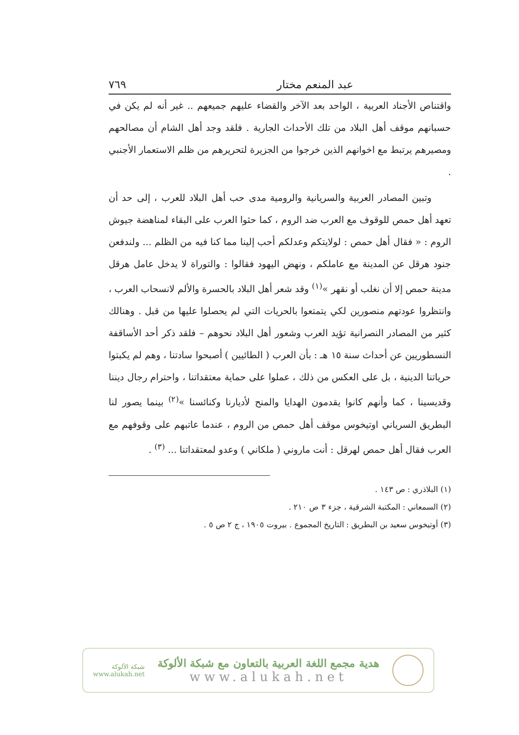عبد المنعم مختار ٧٦٩
واقتناص الأجناد العربية ، الواحد بعد الآخر والقضاء عليهم جميعهم .. غير أنه لم يكن في حسبانهم موقف أهل البلاد من تلك الأحداث الجارية . فلقد وجد أهل الشام أن مصالحهم ومصيرهم يرتبط مع اخوانهم الذين خرجوا من الجزيرة لتحريرهم من ظلم الاستعمار الأجنبي .
وتبين المصادر العربية والسريانية والرومية مدى حب أهل البلاد للعرب ، إلى حد أن تعهد أهل حمص للوقوف مع العرب ضد الروم ، كما حثوا العرب على البقاء لمناهضة جيوش الروم : « فقال أهل حمص : لولايتكم وعدلكم أحب إلينا مما كنا فيه من الظلم ... ولندفعن جنود هرقل عن المدينة مع عاملكم ، ونهض اليهود فقالوا : والتوراة لا يدخل عامل هرقل مدينة حمص إلا أن نغلب أو نقهر »<sup>(١)</sup> وقد شعر أهل البلاد بالحسرة والألم لانسحاب العرب ، وانتظروا عودتهم منصورين لكي يتمتعوا بالحريات التي لم يحصلوا عليها من قبل . وهنالك كثير من المصادر النصرانية تؤيد العرب وشعور أهل البلاد نحوهم – فلقد ذكر أحد الأساقفة النسطوريين عن أحداث سنة ١٥ هـ : بأن العرب ( الطائيين ) أصبحوا سادتنا ، وهم لم يكبتوا حرياتنا الدينية ، بل على العكس من ذلك ، عملوا على حماية معتقداتنا ، واحترام رجال ديننا وقديسينا ، كما وأنهم كانوا يقدمون الهدايا والمنح لأديارنا وكنائسنا »<sup>(٢)</sup> بينما يصور لنا البطريق السرياني اوتيخوس موقف أهل حمص من الروم ، عندما عاتبهم على وقوفهم مع العرب فقال أهل حمص لهرقل : أنت ماروني ( ملكاني ) وعدو لمعتقداتنا ... <sup>(٣)</sup> .
(١) البلاذري : ص ١٤٣ .
(٢) السمعاني : المكتبة الشرقية ، جزء ٣ ص ٢١٠ .
(٣) أوتيخوس سعيد بن البطريق : التاريخ المجموع . بيروت ١٩٠٥ ، ج ٢ ص ٥ .
شبكة الألوكة
www.alukah.net
هدية مجمع اللغة العربية بالتعاون مع شبكة الألوكة
www.alukah.net